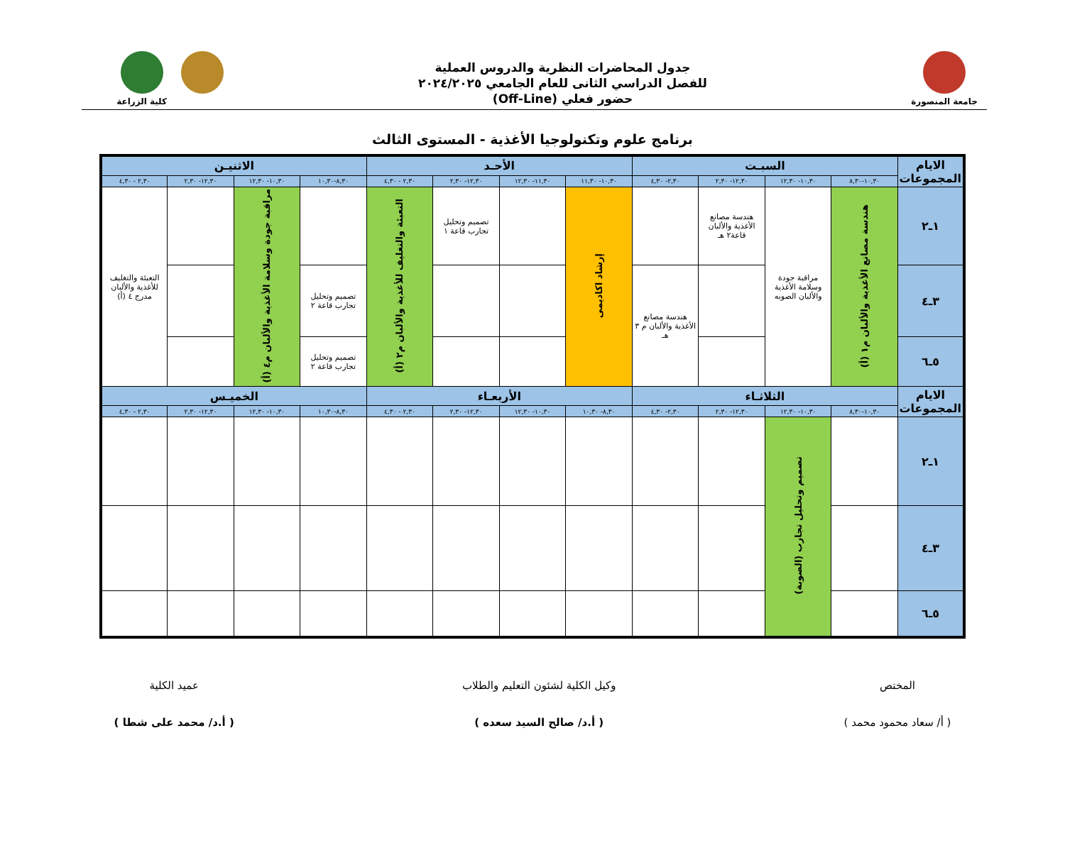جامعة المنصورة
جدول المحاضرات النظرية والدروس العملية
للفصل الدراسي الثانى للعام الجامعي ٢٠٢٤/٢٠٢٥
حضور فعلي (Off-Line)
كلية الزراعة
برنامج علوم وتكنولوجيا الأغذية - المستوى الثالث
| الايام المجموعات | السبـت | | | | الأحـد | | | | الاثنيـن | | | |
| --- | --- | --- | --- | --- | --- | --- | --- | --- | --- | --- | --- | --- |
| | ١٠,٣٠-٨,٣٠ | ١٠,٣٠- ١٢,٣٠ | ١٢,٣٠- ٢,٣٠ | ٢,٣٠- ٤,٣٠ | ١٠,٣٠- ١١,٣٠ | ١١,٣٠- ١٢,٣٠ | ١٢,٣٠- ٢,٣٠ | ٢,٣٠ - ٤,٣٠ | ٨,٣٠-١٠,٣٠ | ١٠,٣٠- ١٢,٣٠ | ١٢,٣٠- ٢,٣٠ | ٢,٣٠ - ٤,٣٠ |
| ١ـ٢ | هندسة مصانع الأغذية والألبان م١ (أ) | مراقبة جودة وسلامة الأغذية والألبان الصوبه | هندسة مصانع الأغذية والألبان قاعة٢ هـ | | إرشاد اكاديمى | | تصميم وتحليل تجارب قاعة ١ | التعبئة والتغليف للأغذية والألبان م٢ (أ) | | مراقبة جودة وسلامة الأغذية والألبان م٤ (أ) | | التعبئة والتغليف للأغذية والألبان مدرج ٤ (أ) |
| ٣ـ٤ | | | | هندسة مصانع الأغذية والألبان م ٣ هـ | | | | | تصميم وتحليل تجارب قاعة ٢ | | | |
| ٥ـ٦ | | | | | | | | | تصميم وتحليل تجارب قاعة ٢ | | | |
| الايام المجموعات | الثلاثـاء | | | | الأربعـاء | | | | الخميـس | | | |
| | ١٠,٣٠-٨,٣٠ | ١٠,٣٠- ١٢,٣٠ | ١٢,٣٠- ٢,٣٠ | ٢,٣٠- ٤,٣٠ | ٨,٣٠- ١٠,٣٠ | ١٠,٣٠- ١٢,٣٠ | ١٢,٣٠- ٢,٣٠ | ٢,٣٠ - ٤,٣٠ | ٨,٣٠-١٠,٣٠ | ١٠,٣٠- ١٢,٣٠ | ١٢,٣٠- ٢,٣٠ | ٢,٣٠ - ٤,٣٠ |
| ١ـ٢ | | تصميم وتحليل تجارب (الصوبة) | | | | | | | | | | |
| ٣ـ٤ | | | | | | | | | | | | |
| ٥ـ٦ | | | | | | | | | | | | |
المختص
( أ/ سعاد محمود محمد )
وكيل الكلية لشئون التعليم والطلاب
( أ.د/ صالح السيد سعده )
عميد الكلية
( أ.د/ محمد على شطا )